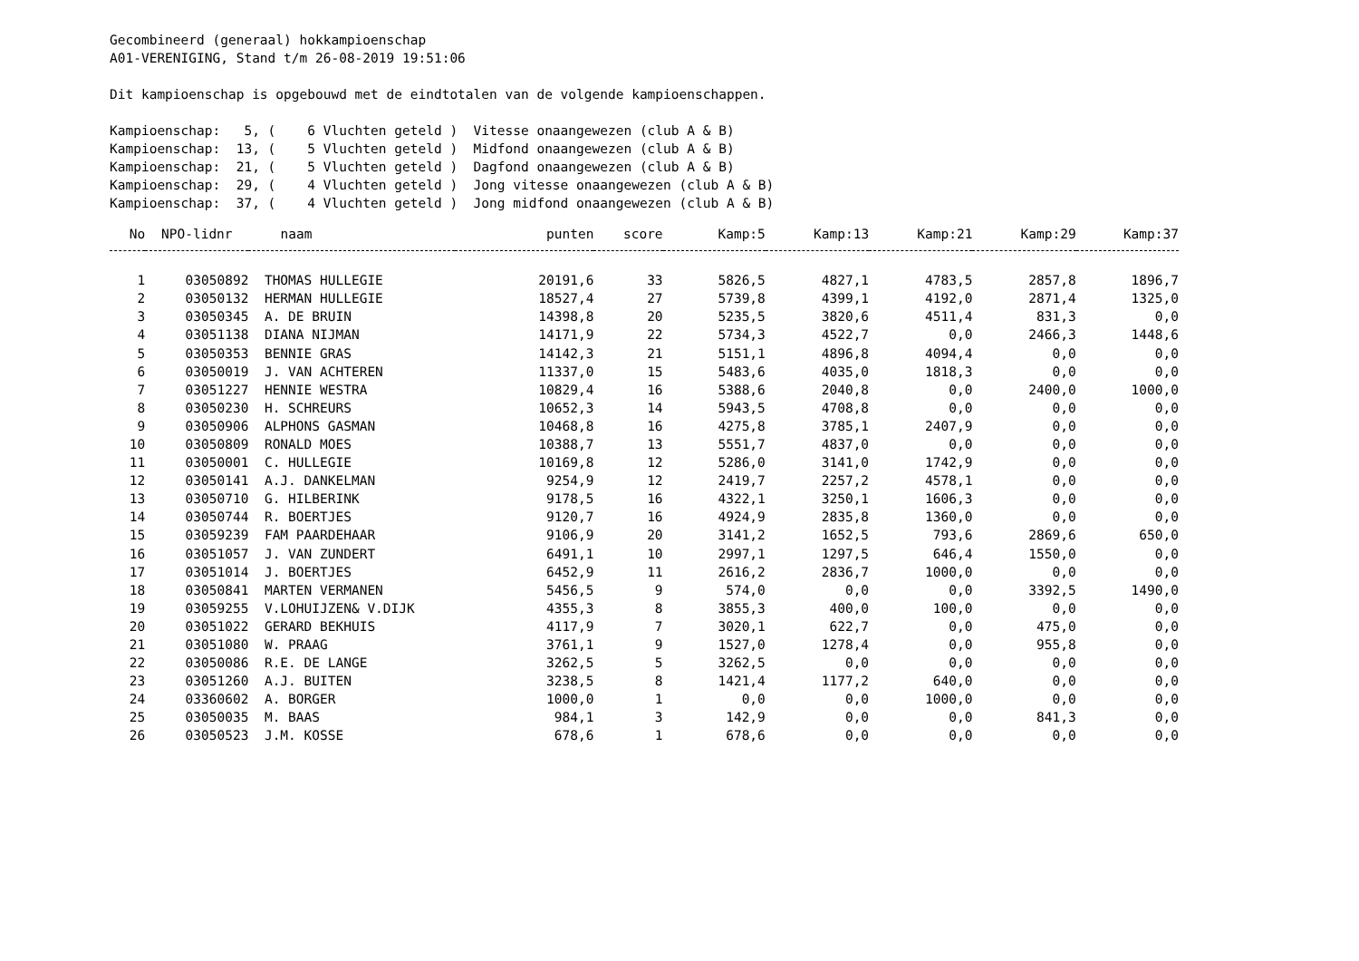Gecombineerd (generaal) hokkampioenschap
A01-VERENIGING, Stand t/m 26-08-2019 19:51:06

Dit kampioenschap is opgebouwd met de eindtotalen van de volgende kampioenschappen.

Kampioenschap:   5, (    6 Vluchten geteld )  Vitesse onaangewezen (club A & B)
Kampioenschap:  13, (    5 Vluchten geteld )  Midfond onaangewezen (club A & B)
Kampioenschap:  21, (    5 Vluchten geteld )  Dagfond onaangewezen (club A & B)
Kampioenschap:  29, (    4 Vluchten geteld )  Jong vitesse onaangewezen (club A & B)
Kampioenschap:  37, (    4 Vluchten geteld )  Jong midfond onaangewezen (club A & B)
| No | NPO-lidnr | naam | punten | score | Kamp:5 | Kamp:13 | Kamp:21 | Kamp:29 | Kamp:37 |
| --- | --- | --- | --- | --- | --- | --- | --- | --- | --- |
| 1 | 03050892 | THOMAS HULLEGIE | 20191,6 | 33 | 5826,5 | 4827,1 | 4783,5 | 2857,8 | 1896,7 |
| 2 | 03050132 | HERMAN HULLEGIE | 18527,4 | 27 | 5739,8 | 4399,1 | 4192,0 | 2871,4 | 1325,0 |
| 3 | 03050345 | A. DE BRUIN | 14398,8 | 20 | 5235,5 | 3820,6 | 4511,4 | 831,3 | 0,0 |
| 4 | 03051138 | DIANA NIJMAN | 14171,9 | 22 | 5734,3 | 4522,7 | 0,0 | 2466,3 | 1448,6 |
| 5 | 03050353 | BENNIE GRAS | 14142,3 | 21 | 5151,1 | 4896,8 | 4094,4 | 0,0 | 0,0 |
| 6 | 03050019 | J. VAN ACHTEREN | 11337,0 | 15 | 5483,6 | 4035,0 | 1818,3 | 0,0 | 0,0 |
| 7 | 03051227 | HENNIE WESTRA | 10829,4 | 16 | 5388,6 | 2040,8 | 0,0 | 2400,0 | 1000,0 |
| 8 | 03050230 | H. SCHREURS | 10652,3 | 14 | 5943,5 | 4708,8 | 0,0 | 0,0 | 0,0 |
| 9 | 03050906 | ALPHONS GASMAN | 10468,8 | 16 | 4275,8 | 3785,1 | 2407,9 | 0,0 | 0,0 |
| 10 | 03050809 | RONALD MOES | 10388,7 | 13 | 5551,7 | 4837,0 | 0,0 | 0,0 | 0,0 |
| 11 | 03050001 | C. HULLEGIE | 10169,8 | 12 | 5286,0 | 3141,0 | 1742,9 | 0,0 | 0,0 |
| 12 | 03050141 | A.J. DANKELMAN | 9254,9 | 12 | 2419,7 | 2257,2 | 4578,1 | 0,0 | 0,0 |
| 13 | 03050710 | G. HILBERINK | 9178,5 | 16 | 4322,1 | 3250,1 | 1606,3 | 0,0 | 0,0 |
| 14 | 03050744 | R. BOERTJES | 9120,7 | 16 | 4924,9 | 2835,8 | 1360,0 | 0,0 | 0,0 |
| 15 | 03059239 | FAM PAARDEHAAR | 9106,9 | 20 | 3141,2 | 1652,5 | 793,6 | 2869,6 | 650,0 |
| 16 | 03051057 | J. VAN ZUNDERT | 6491,1 | 10 | 2997,1 | 1297,5 | 646,4 | 1550,0 | 0,0 |
| 17 | 03051014 | J. BOERTJES | 6452,9 | 11 | 2616,2 | 2836,7 | 1000,0 | 0,0 | 0,0 |
| 18 | 03050841 | MARTEN VERMANEN | 5456,5 | 9 | 574,0 | 0,0 | 0,0 | 3392,5 | 1490,0 |
| 19 | 03059255 | V.LOHUIJZEN& V.DIJK | 4355,3 | 8 | 3855,3 | 400,0 | 100,0 | 0,0 | 0,0 |
| 20 | 03051022 | GERARD BEKHUIS | 4117,9 | 7 | 3020,1 | 622,7 | 0,0 | 475,0 | 0,0 |
| 21 | 03051080 | W. PRAAG | 3761,1 | 9 | 1527,0 | 1278,4 | 0,0 | 955,8 | 0,0 |
| 22 | 03050086 | R.E. DE LANGE | 3262,5 | 5 | 3262,5 | 0,0 | 0,0 | 0,0 | 0,0 |
| 23 | 03051260 | A.J. BUITEN | 3238,5 | 8 | 1421,4 | 1177,2 | 640,0 | 0,0 | 0,0 |
| 24 | 03360602 | A. BORGER | 1000,0 | 1 | 0,0 | 0,0 | 1000,0 | 0,0 | 0,0 |
| 25 | 03050035 | M. BAAS | 984,1 | 3 | 142,9 | 0,0 | 0,0 | 841,3 | 0,0 |
| 26 | 03050523 | J.M. KOSSE | 678,6 | 1 | 678,6 | 0,0 | 0,0 | 0,0 | 0,0 |